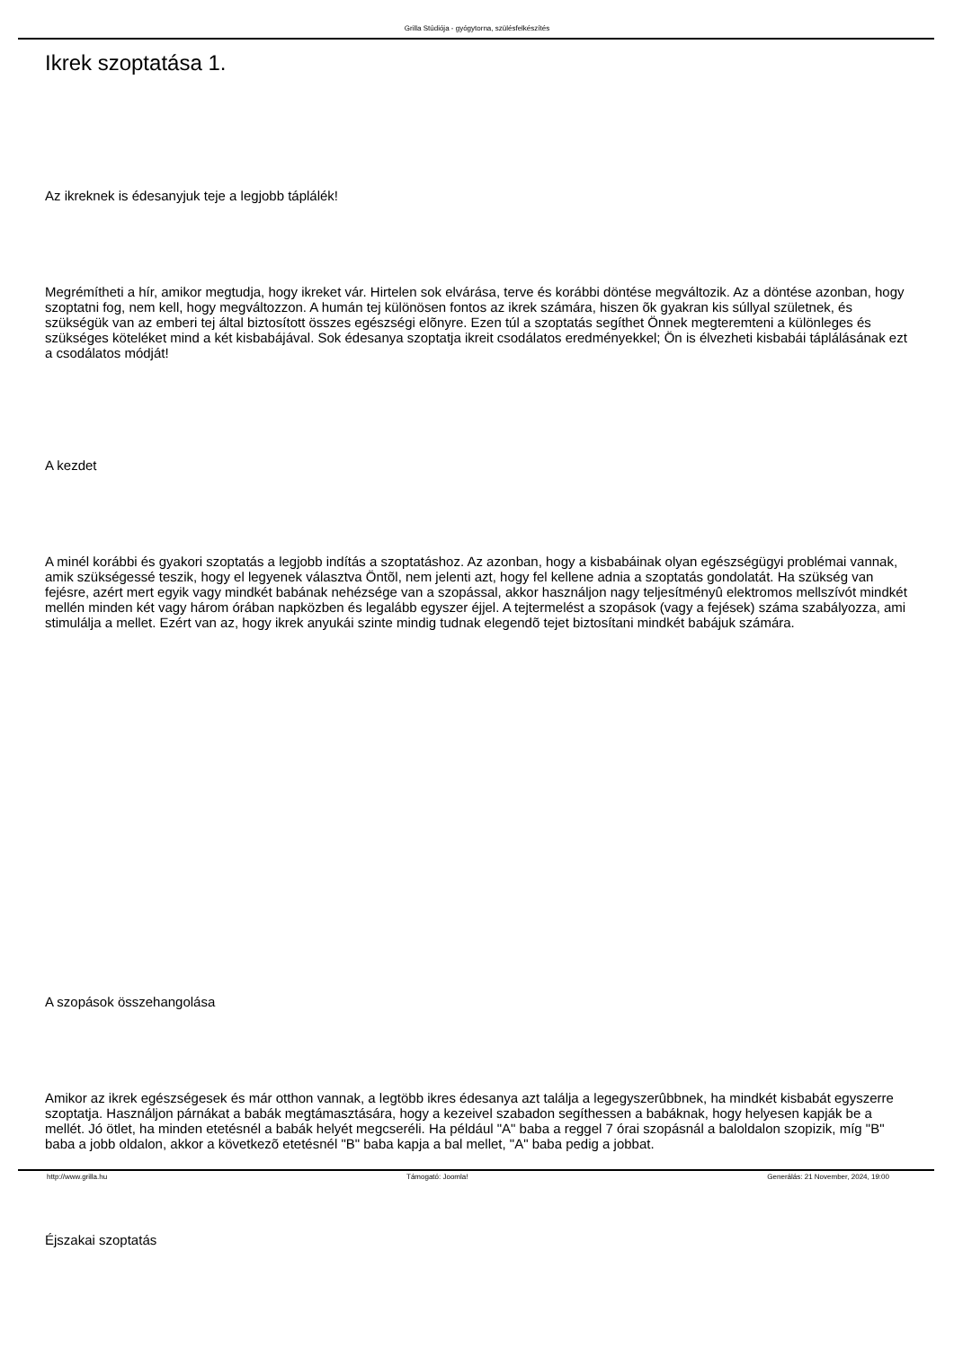Grilla Stúdiója - gyógytorna, szülésfelkészítés
Ikrek szoptatása 1.
Az ikreknek is édesanyjuk teje a legjobb táplálék!
Megrémítheti a hír, amikor megtudja, hogy ikreket vár. Hirtelen sok elvárása, terve és korábbi döntése megváltozik. Az a döntése azonban, hogy szoptatni fog, nem kell, hogy megváltozzon. A humán tej különösen fontos az ikrek számára, hiszen õk gyakran kis súllyal születnek, és szükségük van az emberi tej által biztosított összes egészségi elõnyre. Ezen túl a szoptatás segíthet Önnek megteremteni a különleges és szükséges köteléket mind a két kisbabájával. Sok édesanya szoptatja ikreit csodálatos eredményekkel; Ön is élvezheti kisbabái táplálásának ezt a csodálatos módját!
A kezdet
A minél korábbi és gyakori szoptatás a legjobb indítás a szoptatáshoz. Az azonban, hogy a kisbabáinak olyan egészségügyi problémai vannak, amik szükségessé teszik, hogy el legyenek választva Öntõl, nem jelenti azt, hogy fel kellene adnia a szoptatás gondolatát. Ha szükség van fejésre, azért mert egyik vagy mindkét babának nehézsége van a szopással, akkor használjon nagy teljesítményû elektromos mellszívót mindkét mellén minden két vagy három órában napközben és legalább egyszer éjjel. A tejtermelést a szopások (vagy a fejések) száma szabályozza, ami stimulálja a mellet. Ezért van az, hogy ikrek anyukái szinte mindig tudnak elegendõ tejet biztosítani mindkét babájuk számára.
A szopások összehangolása
Amikor az ikrek egészségesek és már otthon vannak, a legtöbb ikres édesanya azt találja a legegyszerûbbnek, ha mindkét kisbabát egyszerre szoptatja. Használjon párnákat a babák megtámasztására, hogy a kezeivel szabadon segíthessen a babáknak, hogy helyesen kapják be a mellét. Jó ötlet, ha minden etetésnél a babák helyét megcseréli. Ha például "A" baba a reggel 7 órai szopásnál a baloldalon szopizik, míg "B" baba a jobb oldalon, akkor a következõ etetésnél "B" baba kapja a bal mellet, "A" baba pedig a jobbat.
Éjszakai szoptatás
http://www.grilla.hu Támogató: Joomla! Generálás: 21 November, 2024, 19:00